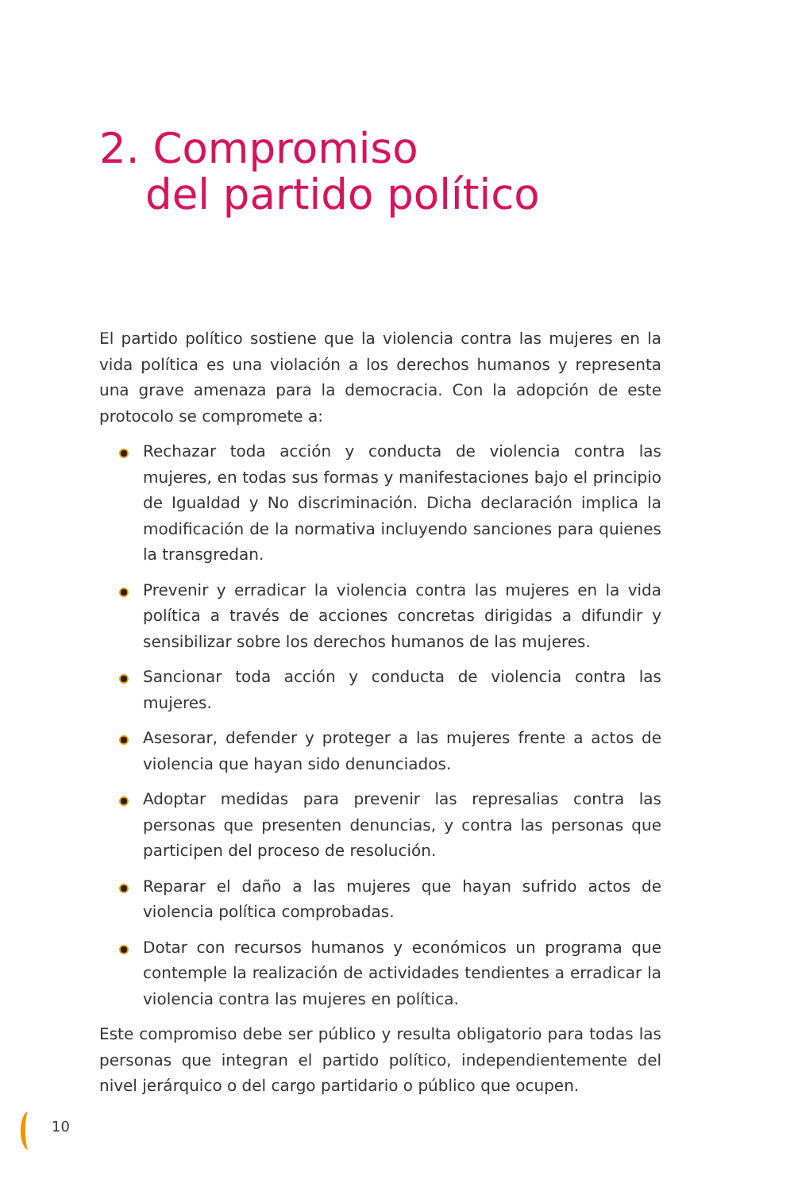2. Compromiso
del partido político
El partido político sostiene que la violencia contra las mujeres en la vida política es una violación a los derechos humanos y representa una grave amenaza para la democracia. Con la adopción de este protocolo se compromete a:
Rechazar toda acción y conducta de violencia contra las mujeres, en todas sus formas y manifestaciones bajo el principio de Igualdad y No discriminación. Dicha declaración implica la modificación de la normativa incluyendo sanciones para quienes la transgredan.
Prevenir y erradicar la violencia contra las mujeres en la vida política a través de acciones concretas dirigidas a difundir y sensibilizar sobre los derechos humanos de las mujeres.
Sancionar toda acción y conducta de violencia contra las mujeres.
Asesorar, defender y proteger a las mujeres frente a actos de violencia que hayan sido denunciados.
Adoptar medidas para prevenir las represalias contra las personas que presenten denuncias, y contra las personas que participen del proceso de resolución.
Reparar el daño a las mujeres que hayan sufrido actos de violencia política comprobadas.
Dotar con recursos humanos y económicos un programa que contemple la realización de actividades tendientes a erradicar la violencia contra las mujeres en política.
Este compromiso debe ser público y resulta obligatorio para todas las personas que integran el partido político, independientemente del nivel jerárquico o del cargo partidario o público que ocupen.
10